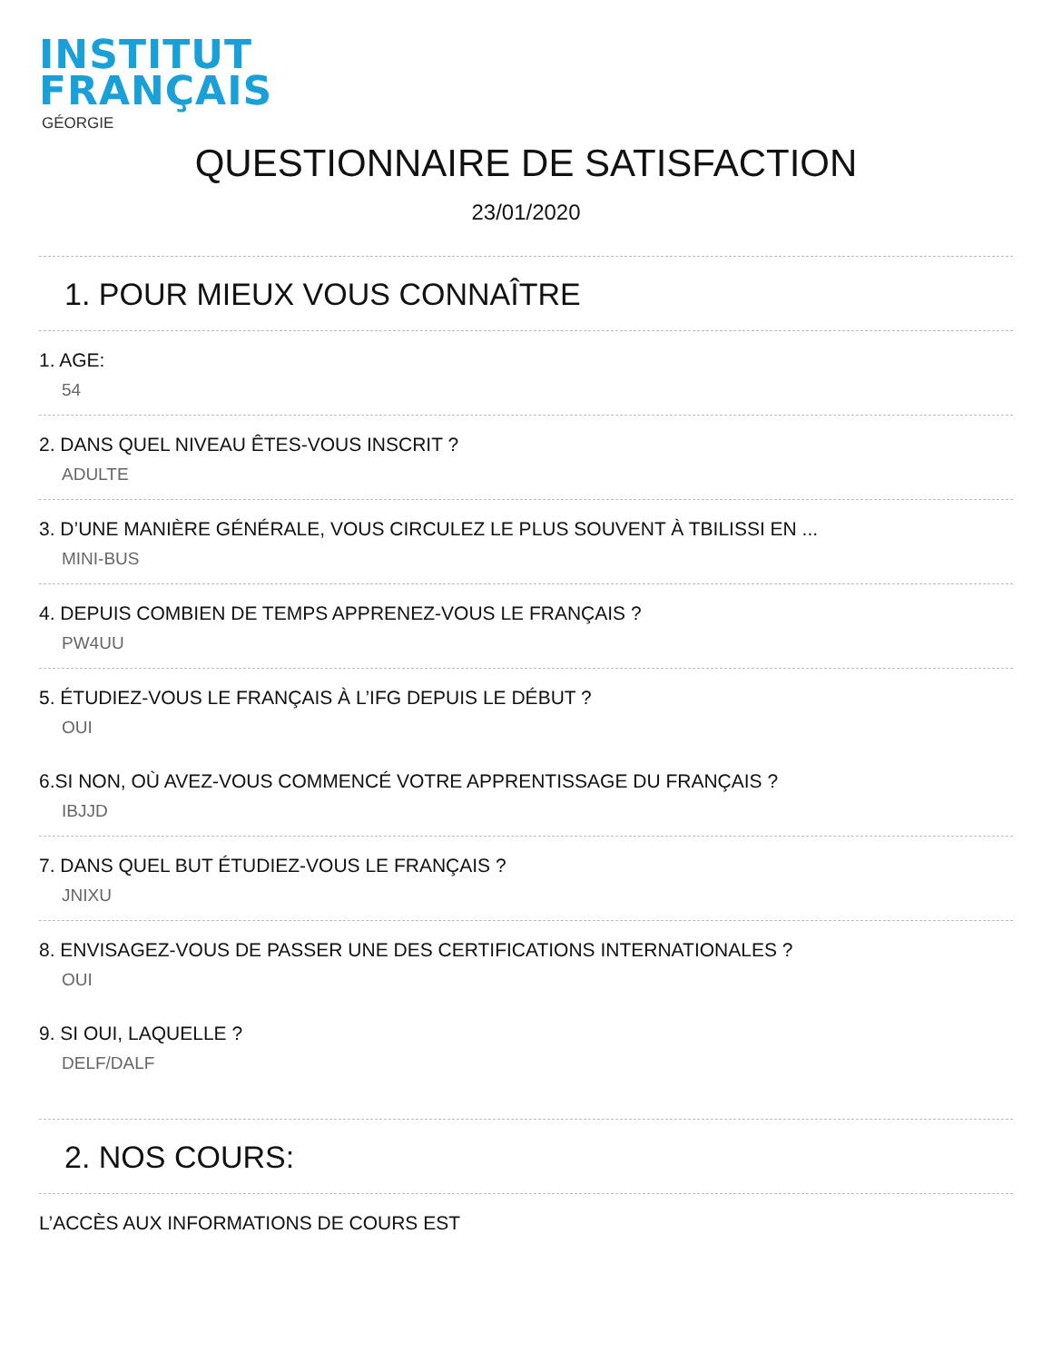INSTITUT
FRANÇAIS
GÉORGIE
QUESTIONNAIRE DE SATISFACTION
23/01/2020
1. POUR MIEUX VOUS CONNAÎTRE
1. AGE:
54
2. DANS QUEL NIVEAU ÊTES-VOUS INSCRIT ?
ADULTE
3. D’UNE MANIÈRE GÉNÉRALE, VOUS CIRCULEZ LE PLUS SOUVENT À TBILISSI EN ...
MINI-BUS
4. DEPUIS COMBIEN DE TEMPS APPRENEZ-VOUS LE FRANÇAIS ?
PW4UU
5. ÉTUDIEZ-VOUS LE FRANÇAIS À L’IFG DEPUIS LE DÉBUT ?
OUI
6.SI NON, OÙ AVEZ-VOUS COMMENCÉ VOTRE APPRENTISSAGE DU FRANÇAIS ?
IBJJD
7. DANS QUEL BUT ÉTUDIEZ-VOUS LE FRANÇAIS ?
JNIXU
8. ENVISAGEZ-VOUS DE PASSER UNE DES CERTIFICATIONS INTERNATIONALES ?
OUI
9. SI OUI, LAQUELLE ?
DELF/DALF
2. NOS COURS:
L’ACCÈS AUX INFORMATIONS DE COURS EST